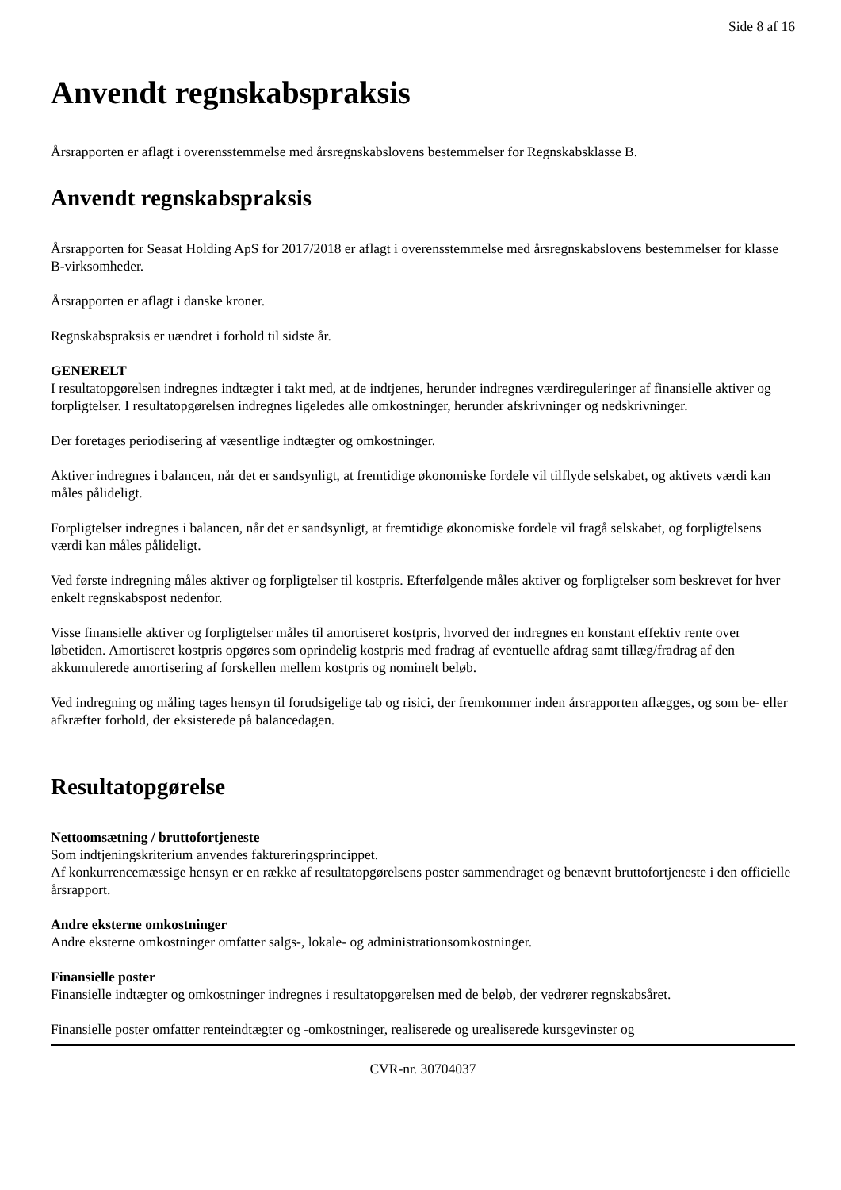Side 8 af 16
Anvendt regnskabspraksis
Årsrapporten er aflagt i overensstemmelse med årsregnskabslovens bestemmelser for Regnskabsklasse B.
Anvendt regnskabspraksis
Årsrapporten for Seasat Holding ApS for 2017/2018 er aflagt i overensstemmelse med årsregnskabslovens bestemmelser for klasse B-virksomheder.
Årsrapporten er aflagt i danske kroner.
Regnskabspraksis er uændret i forhold til sidste år.
GENERELT
I resultatopgørelsen indregnes indtægter i takt med, at de indtjenes, herunder indregnes værdireguleringer af finansielle aktiver og forpligtelser. I resultatopgørelsen indregnes ligeledes alle omkostninger, herunder afskrivninger og nedskrivninger.
Der foretages periodisering af væsentlige indtægter og omkostninger.
Aktiver indregnes i balancen, når det er sandsynligt, at fremtidige økonomiske fordele vil tilflyde selskabet, og aktivets værdi kan måles pålideligt.
Forpligtelser indregnes i balancen, når det er sandsynligt, at fremtidige økonomiske fordele vil fragå selskabet, og forpligtelsens værdi kan måles pålideligt.
Ved første indregning måles aktiver og forpligtelser til kostpris. Efterfølgende måles aktiver og forpligtelser som beskrevet for hver enkelt regnskabspost nedenfor.
Visse finansielle aktiver og forpligtelser måles til amortiseret kostpris, hvorved der indregnes en konstant effektiv rente over løbetiden. Amortiseret kostpris opgøres som oprindelig kostpris med fradrag af eventuelle afdrag samt tillæg/fradrag af den akkumulerede amortisering af forskellen mellem kostpris og nominelt beløb.
Ved indregning og måling tages hensyn til forudsigelige tab og risici, der fremkommer inden årsrapporten aflægges, og som be- eller afkræfter forhold, der eksisterede på balancedagen.
Resultatopgørelse
Nettoomsætning / bruttofortjeneste
Som indtjeningskriterium anvendes faktureringsprincippet.
Af konkurrencemæssige hensyn er en række af resultatopgørelsens poster sammendraget og benævnt bruttofortjeneste i den officielle årsrapport.
Andre eksterne omkostninger
Andre eksterne omkostninger omfatter salgs-, lokale- og administrationsomkostninger.
Finansielle poster
Finansielle indtægter og omkostninger indregnes i resultatopgørelsen med de beløb, der vedrører regnskabsåret.
Finansielle poster omfatter renteindtægter og -omkostninger, realiserede og urealiserede kursgevinster og
CVR-nr. 30704037